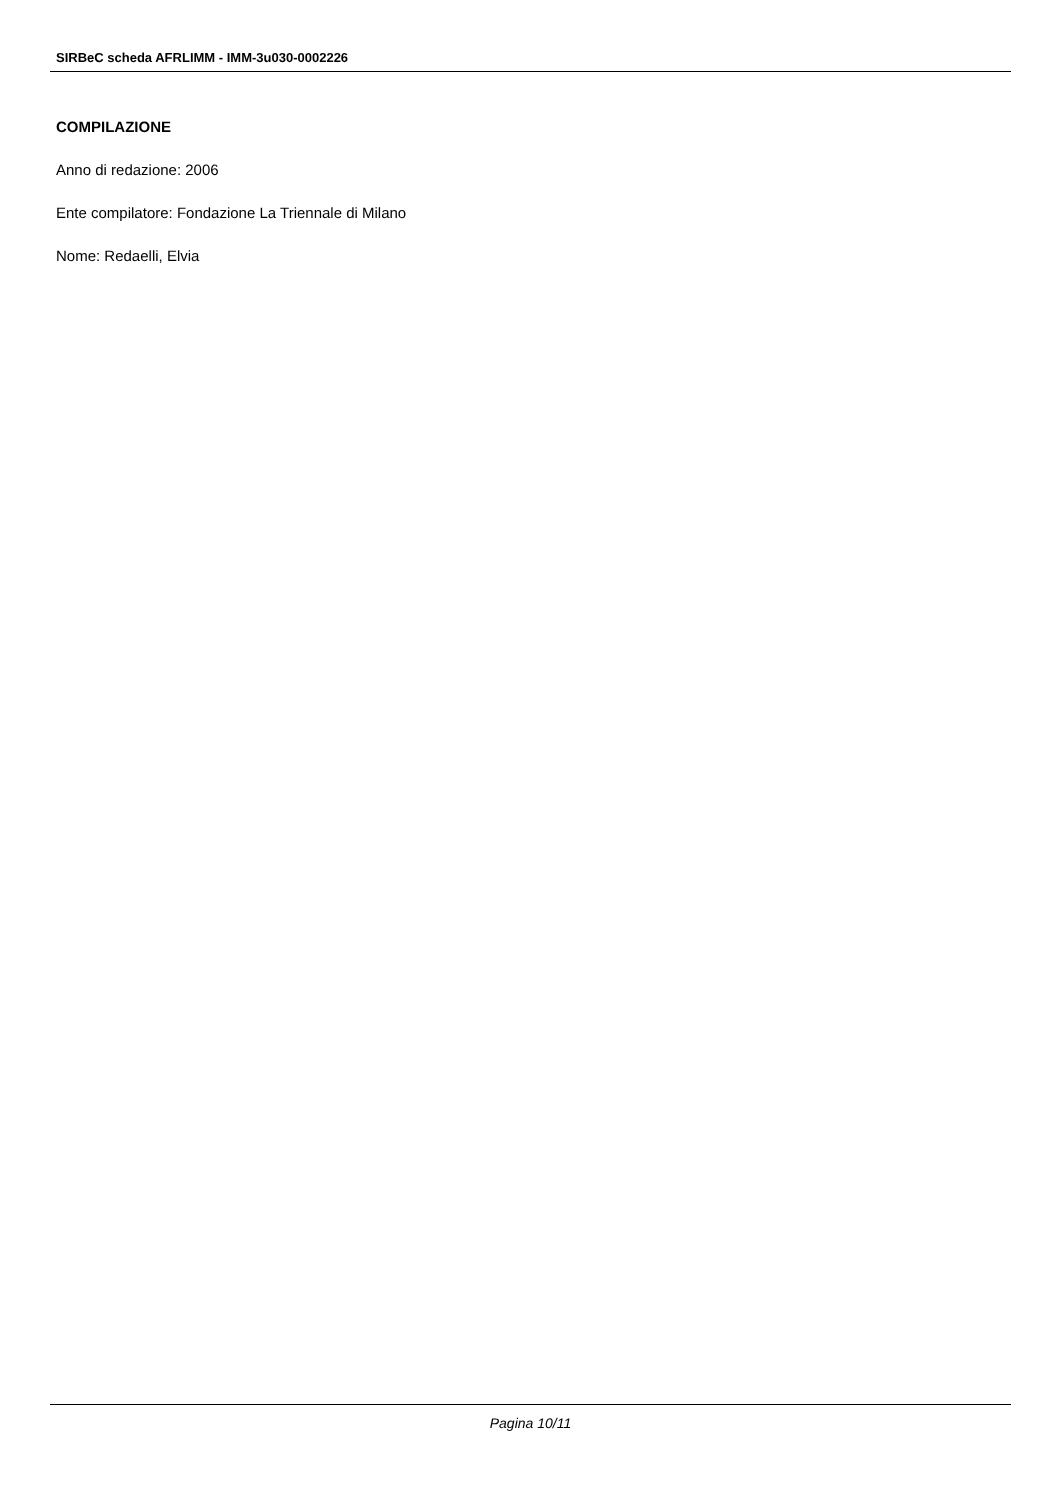SIRBeC scheda AFRLIMM - IMM-3u030-0002226
COMPILAZIONE
Anno di redazione: 2006
Ente compilatore: Fondazione La Triennale di Milano
Nome: Redaelli, Elvia
Pagina 10/11